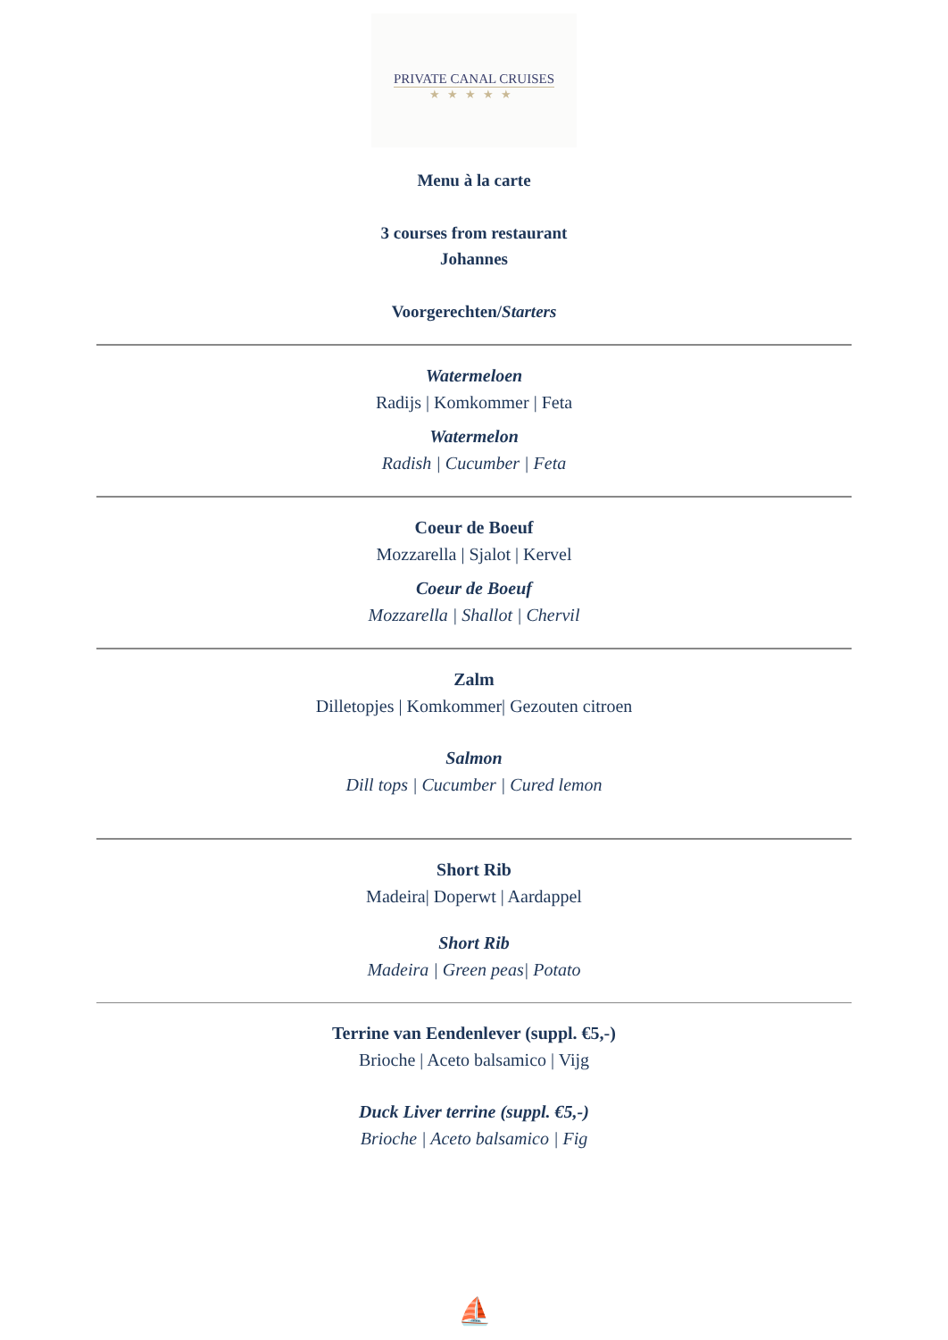PRIVATE CANAL CRUISES
★★★★★
Menu à la carte
3 courses from restaurant
Johannes
Voorgerechten/Starters
Watermeloen
Radijs | Komkommer | Feta
Watermelon
Radish | Cucumber | Feta
Coeur de Boeuf
Mozzarella | Sjalot | Kervel
Coeur de Boeuf
Mozzarella | Shallot | Chervil
Zalm
Dilletopjes | Komkommer| Gezouten citroen
Salmon
Dill tops | Cucumber | Cured lemon
Short Rib
Madeira| Doperwt | Aardappel
Short Rib
Madeira | Green peas| Potato
Terrine van Eendenlever (suppl. €5,-)
Brioche | Aceto balsamico | Vijg
Duck Liver terrine (suppl. €5,-)
Brioche | Aceto balsamico | Fig
⛵